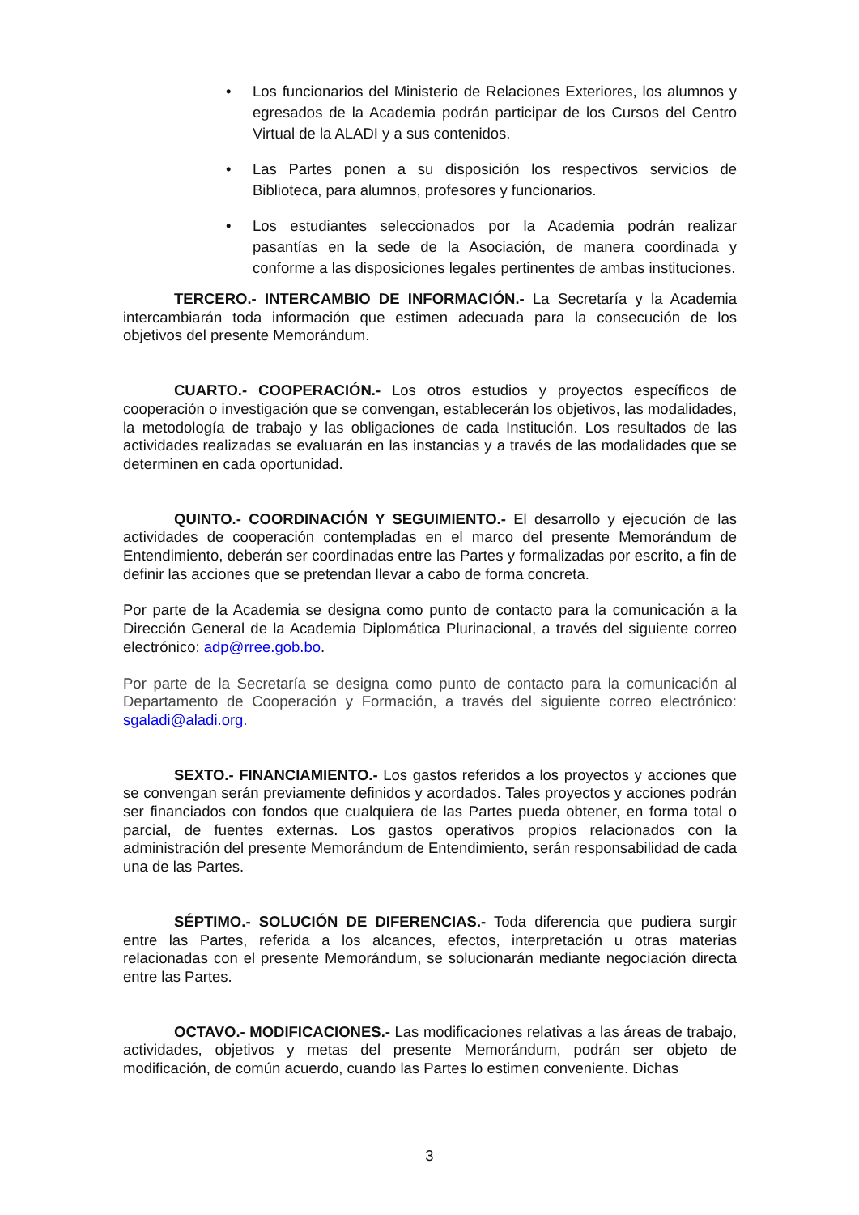• Los funcionarios del Ministerio de Relaciones Exteriores, los alumnos y egresados de la Academia podrán participar de los Cursos del Centro Virtual de la ALADI y a sus contenidos.
• Las Partes ponen a su disposición los respectivos servicios de Biblioteca, para alumnos, profesores y funcionarios.
• Los estudiantes seleccionados por la Academia podrán realizar pasantías en la sede de la Asociación, de manera coordinada y conforme a las disposiciones legales pertinentes de ambas instituciones.
TERCERO.- INTERCAMBIO DE INFORMACIÓN.- La Secretaría y la Academia intercambiarán toda información que estimen adecuada para la consecución de los objetivos del presente Memorándum.
CUARTO.- COOPERACIÓN.- Los otros estudios y proyectos específicos de cooperación o investigación que se convengan, establecerán los objetivos, las modalidades, la metodología de trabajo y las obligaciones de cada Institución. Los resultados de las actividades realizadas se evaluarán en las instancias y a través de las modalidades que se determinen en cada oportunidad.
QUINTO.- COORDINACIÓN Y SEGUIMIENTO.- El desarrollo y ejecución de las actividades de cooperación contempladas en el marco del presente Memorándum de Entendimiento, deberán ser coordinadas entre las Partes y formalizadas por escrito, a fin de definir las acciones que se pretendan llevar a cabo de forma concreta.
Por parte de la Academia se designa como punto de contacto para la comunicación a la Dirección General de la Academia Diplomática Plurinacional, a través del siguiente correo electrónico: adp@rree.gob.bo.
Por parte de la Secretaría se designa como punto de contacto para la comunicación al Departamento de Cooperación y Formación, a través del siguiente correo electrónico: sgaladi@aladi.org.
SEXTO.- FINANCIAMIENTO.- Los gastos referidos a los proyectos y acciones que se convengan serán previamente definidos y acordados. Tales proyectos y acciones podrán ser financiados con fondos que cualquiera de las Partes pueda obtener, en forma total o parcial, de fuentes externas. Los gastos operativos propios relacionados con la administración del presente Memorándum de Entendimiento, serán responsabilidad de cada una de las Partes.
SÉPTIMO.- SOLUCIÓN DE DIFERENCIAS.- Toda diferencia que pudiera surgir entre las Partes, referida a los alcances, efectos, interpretación u otras materias relacionadas con el presente Memorándum, se solucionarán mediante negociación directa entre las Partes.
OCTAVO.- MODIFICACIONES.- Las modificaciones relativas a las áreas de trabajo, actividades, objetivos y metas del presente Memorándum, podrán ser objeto de modificación, de común acuerdo, cuando las Partes lo estimen conveniente. Dichas
3